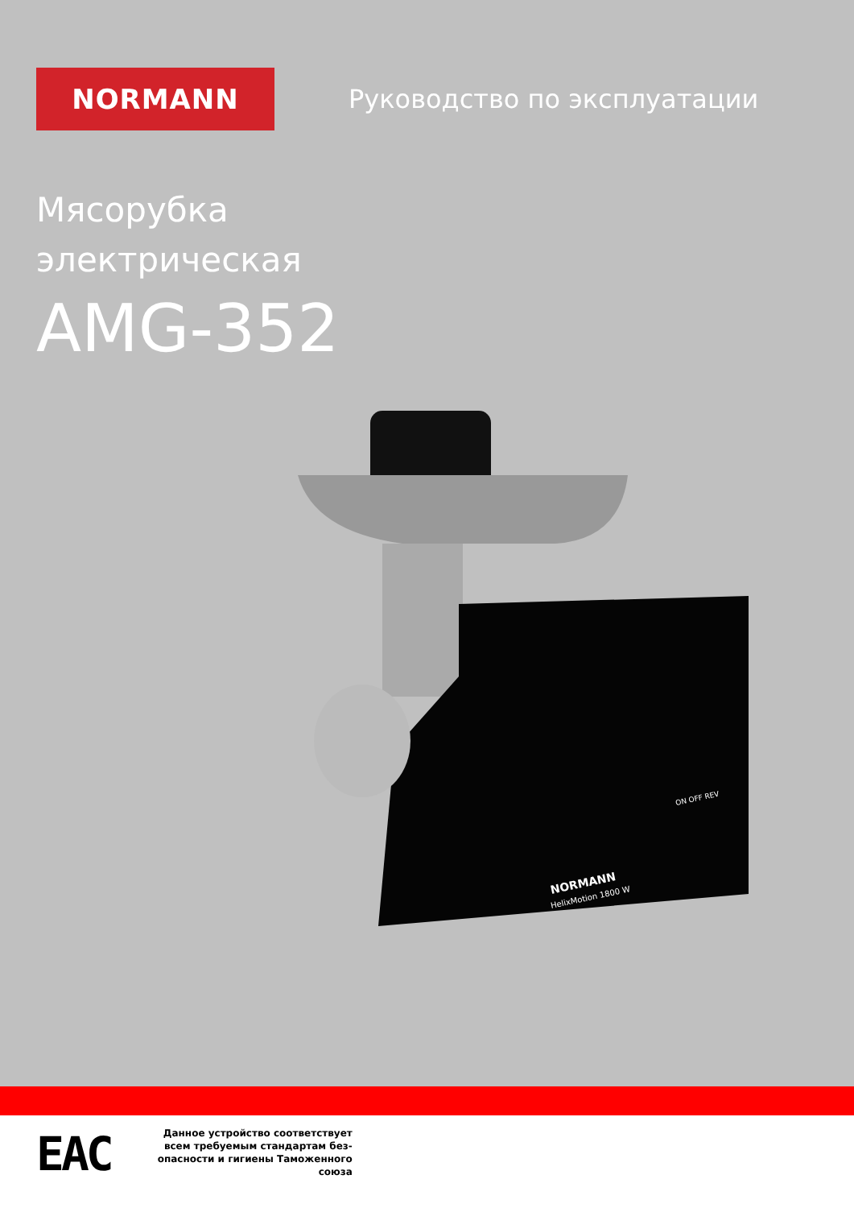NORMANN
Руководство по эксплуатации
Мясорубка
электрическая
AMG-352
NORMANN
HelixMotion 1800 W
ON OFF REV
ЕАС
Данное устройство соответствует всем требуемым стандартам без-опасности и гигиены Таможенного союза